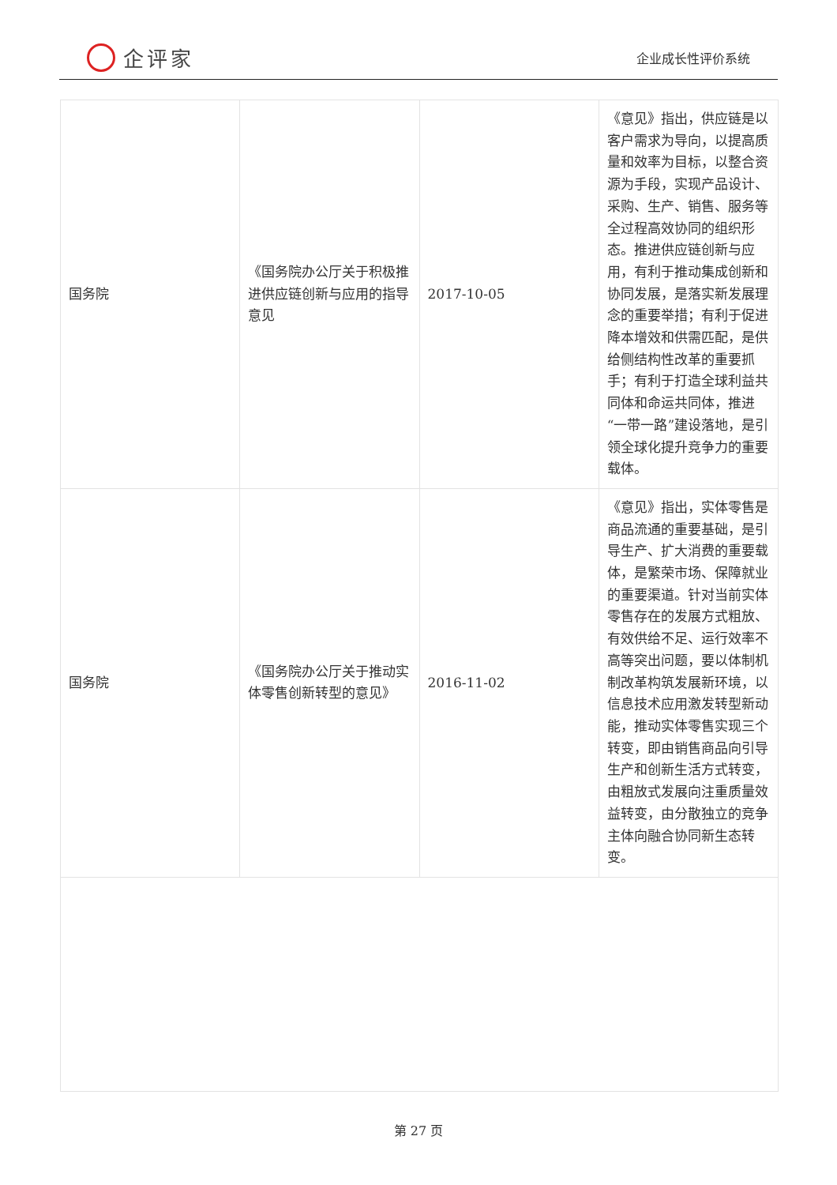企评家
企业成长性评价系统
| 国务院 | 《国务院办公厅关于积极推进供应链创新与应用的指导意见 | 2017-10-05 | 《意见》指出，供应链是以客户需求为导向，以提高质量和效率为目标，以整合资源为手段，实现产品设计、采购、生产、销售、服务等全过程高效协同的组织形态。推进供应链创新与应用，有利于推动集成创新和协同发展，是落实新发展理念的重要举措；有利于促进降本增效和供需匹配，是供给侧结构性改革的重要抓手；有利于打造全球利益共同体和命运共同体，推进“一带一路”建设落地，是引领全球化提升竞争力的重要载体。 |
| 国务院 | 《国务院办公厅关于推动实体零售创新转型的意见》 | 2016-11-02 | 《意见》指出，实体零售是商品流通的重要基础，是引导生产、扩大消费的重要载体，是繁荣市场、保障就业的重要渠道。针对当前实体零售存在的发展方式粗放、有效供给不足、运行效率不高等突出问题，要以体制机制改革构筑发展新环境，以信息技术应用激发转型新动能，推动实体零售实现三个转变，即由销售商品向引导生产和创新生活方式转变，由粗放式发展向注重质量效益转变，由分散独立的竞争主体向融合协同新生态转变。 |
第 27 页